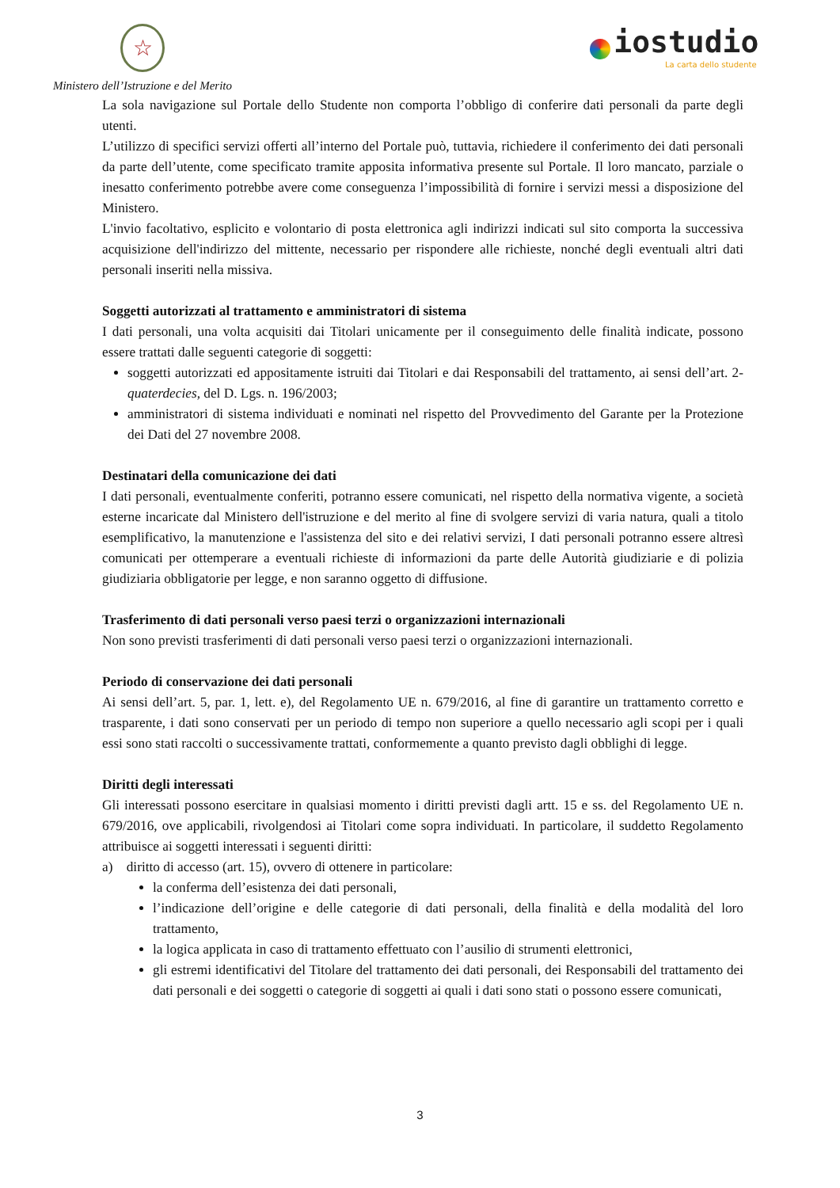☆
Ministero dell’Istruzione e del Merito
iostudio
La carta dello studente
La sola navigazione sul Portale dello Studente non comporta l’obbligo di conferire dati personali da parte degli utenti.
L’utilizzo di specifici servizi offerti all’interno del Portale può, tuttavia, richiedere il conferimento dei dati personali da parte dell’utente, come specificato tramite apposita informativa presente sul Portale. Il loro mancato, parziale o inesatto conferimento potrebbe avere come conseguenza l’impossibilità di fornire i servizi messi a disposizione del Ministero.
L'invio facoltativo, esplicito e volontario di posta elettronica agli indirizzi indicati sul sito comporta la successiva acquisizione dell'indirizzo del mittente, necessario per rispondere alle richieste, nonché degli eventuali altri dati personali inseriti nella missiva.
Soggetti autorizzati al trattamento e amministratori di sistema
I dati personali, una volta acquisiti dai Titolari unicamente per il conseguimento delle finalità indicate, possono essere trattati dalle seguenti categorie di soggetti:
soggetti autorizzati ed appositamente istruiti dai Titolari e dai Responsabili del trattamento, ai sensi dell’art. 2-quaterdecies, del D. Lgs. n. 196/2003;
amministratori di sistema individuati e nominati nel rispetto del Provvedimento del Garante per la Protezione dei Dati del 27 novembre 2008.
Destinatari della comunicazione dei dati
I dati personali, eventualmente conferiti, potranno essere comunicati, nel rispetto della normativa vigente, a società esterne incaricate dal Ministero dell'istruzione e del merito al fine di svolgere servizi di varia natura, quali a titolo esemplificativo, la manutenzione e l'assistenza del sito e dei relativi servizi, I dati personali potranno essere altresì comunicati per ottemperare a eventuali richieste di informazioni da parte delle Autorità giudiziarie e di polizia giudiziaria obbligatorie per legge, e non saranno oggetto di diffusione.
Trasferimento di dati personali verso paesi terzi o organizzazioni internazionali
Non sono previsti trasferimenti di dati personali verso paesi terzi o organizzazioni internazionali.
Periodo di conservazione dei dati personali
Ai sensi dell’art. 5, par. 1, lett. e), del Regolamento UE n. 679/2016, al fine di garantire un trattamento corretto e trasparente, i dati sono conservati per un periodo di tempo non superiore a quello necessario agli scopi per i quali essi sono stati raccolti o successivamente trattati, conformemente a quanto previsto dagli obblighi di legge.
Diritti degli interessati
Gli interessati possono esercitare in qualsiasi momento i diritti previsti dagli artt. 15 e ss. del Regolamento UE n. 679/2016, ove applicabili, rivolgendosi ai Titolari come sopra individuati. In particolare, il suddetto Regolamento attribuisce ai soggetti interessati i seguenti diritti:
a) diritto di accesso (art. 15), ovvero di ottenere in particolare:
la conferma dell’esistenza dei dati personali,
l’indicazione dell’origine e delle categorie di dati personali, della finalità e della modalità del loro trattamento,
la logica applicata in caso di trattamento effettuato con l’ausilio di strumenti elettronici,
gli estremi identificativi del Titolare del trattamento dei dati personali, dei Responsabili del trattamento dei dati personali e dei soggetti o categorie di soggetti ai quali i dati sono stati o possono essere comunicati,
3